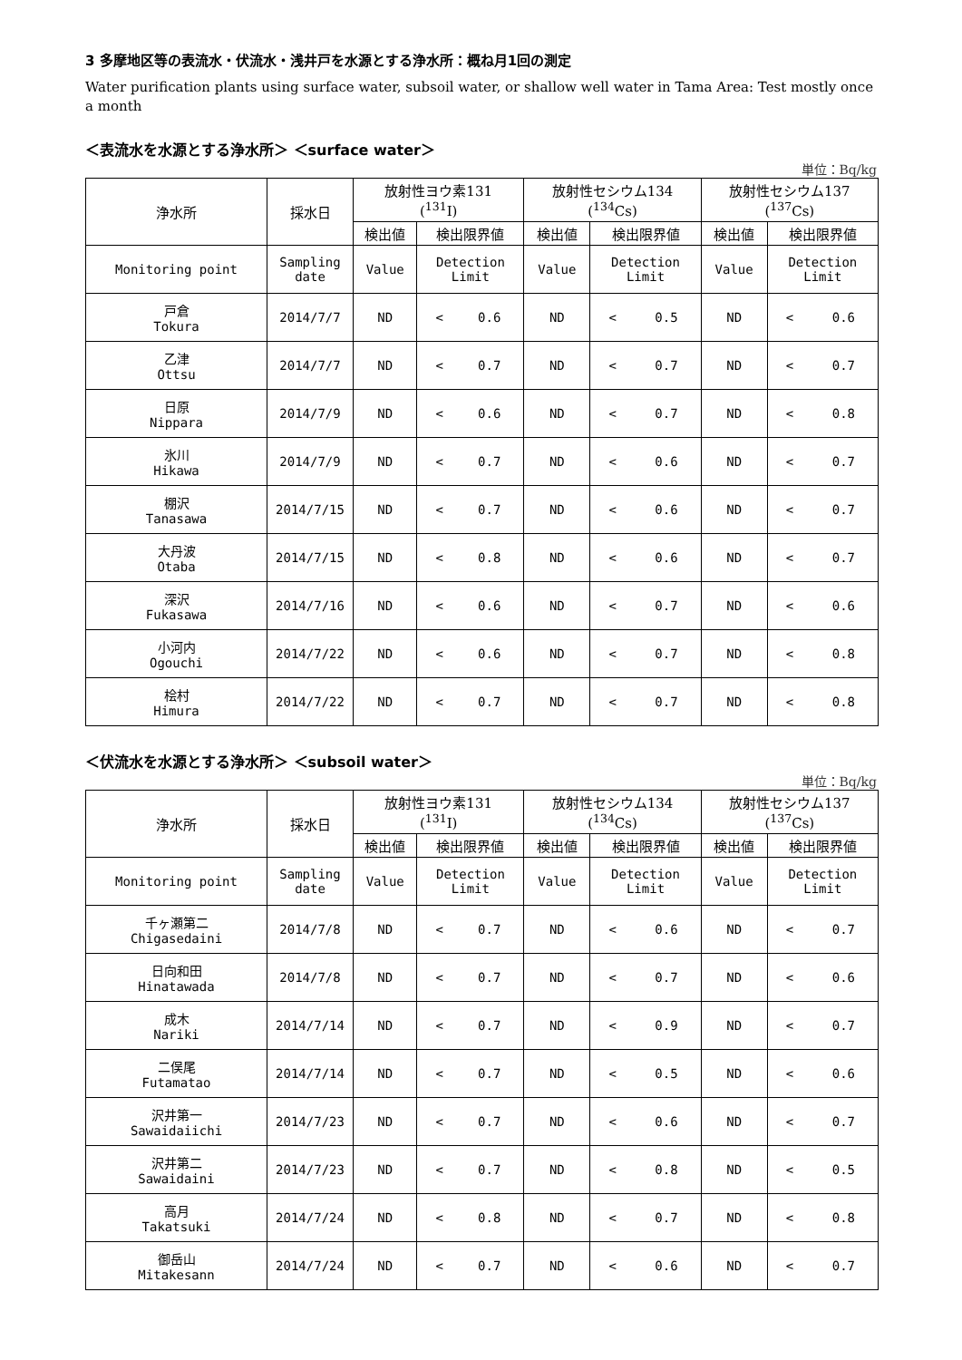3 多摩地区等の表流水・伏流水・浅井戸を水源とする浄水所：概ね月1回の測定
Water purification plants using surface water, subsoil water, or shallow well water in Tama Area: Test mostly once a month
＜表流水を水源とする浄水所＞ ＜surface water＞
単位：Bq/kg
| 浄水所 | 採水日 | 放射性ヨウ素131 (<sup>131</sup>I) | | | 放射性セシウム134 (<sup>134</sup>Cs) | | | 放射性セシウム137 (<sup>137</sup>Cs) | | |
| --- | --- | --- | --- | --- | --- | --- | --- | --- | --- | --- |
| | | 検出値 | 検出限界値 | | 検出値 | 検出限界値 | | 検出値 | 検出限界値 | |
| Monitoring point | Sampling date | Value | Detection Limit | | Value | Detection Limit | | Value | Detection Limit | |
| 戸倉 Tokura | 2014/7/7 | ND | < | 0.6 | ND | < | 0.5 | ND | < | 0.6 |
| 乙津 Ottsu | 2014/7/7 | ND | < | 0.7 | ND | < | 0.7 | ND | < | 0.7 |
| 日原 Nippara | 2014/7/9 | ND | < | 0.6 | ND | < | 0.7 | ND | < | 0.8 |
| 氷川 Hikawa | 2014/7/9 | ND | < | 0.7 | ND | < | 0.6 | ND | < | 0.7 |
| 棚沢 Tanasawa | 2014/7/15 | ND | < | 0.7 | ND | < | 0.6 | ND | < | 0.7 |
| 大丹波 Otaba | 2014/7/15 | ND | < | 0.8 | ND | < | 0.6 | ND | < | 0.7 |
| 深沢 Fukasawa | 2014/7/16 | ND | < | 0.6 | ND | < | 0.7 | ND | < | 0.6 |
| 小河内 Ogouchi | 2014/7/22 | ND | < | 0.6 | ND | < | 0.7 | ND | < | 0.8 |
| 桧村 Himura | 2014/7/22 | ND | < | 0.7 | ND | < | 0.7 | ND | < | 0.8 |
＜伏流水を水源とする浄水所＞ ＜subsoil water＞
単位：Bq/kg
| 浄水所 | 採水日 | 放射性ヨウ素131 (<sup>131</sup>I) | | | 放射性セシウム134 (<sup>134</sup>Cs) | | | 放射性セシウム137 (<sup>137</sup>Cs) | | |
| --- | --- | --- | --- | --- | --- | --- | --- | --- | --- | --- |
| | | 検出値 | 検出限界値 | | 検出値 | 検出限界値 | | 検出値 | 検出限界値 | |
| Monitoring point | Sampling date | Value | Detection Limit | | Value | Detection Limit | | Value | Detection Limit | |
| 千ヶ瀬第二 Chigasedaini | 2014/7/8 | ND | < | 0.7 | ND | < | 0.6 | ND | < | 0.7 |
| 日向和田 Hinatawada | 2014/7/8 | ND | < | 0.7 | ND | < | 0.7 | ND | < | 0.6 |
| 成木 Nariki | 2014/7/14 | ND | < | 0.7 | ND | < | 0.9 | ND | < | 0.7 |
| 二俣尾 Futamatao | 2014/7/14 | ND | < | 0.7 | ND | < | 0.5 | ND | < | 0.6 |
| 沢井第一 Sawaidaiichi | 2014/7/23 | ND | < | 0.7 | ND | < | 0.6 | ND | < | 0.7 |
| 沢井第二 Sawaidaini | 2014/7/23 | ND | < | 0.7 | ND | < | 0.8 | ND | < | 0.5 |
| 高月 Takatsuki | 2014/7/24 | ND | < | 0.8 | ND | < | 0.7 | ND | < | 0.8 |
| 御岳山 Mitakesann | 2014/7/24 | ND | < | 0.7 | ND | < | 0.6 | ND | < | 0.7 |